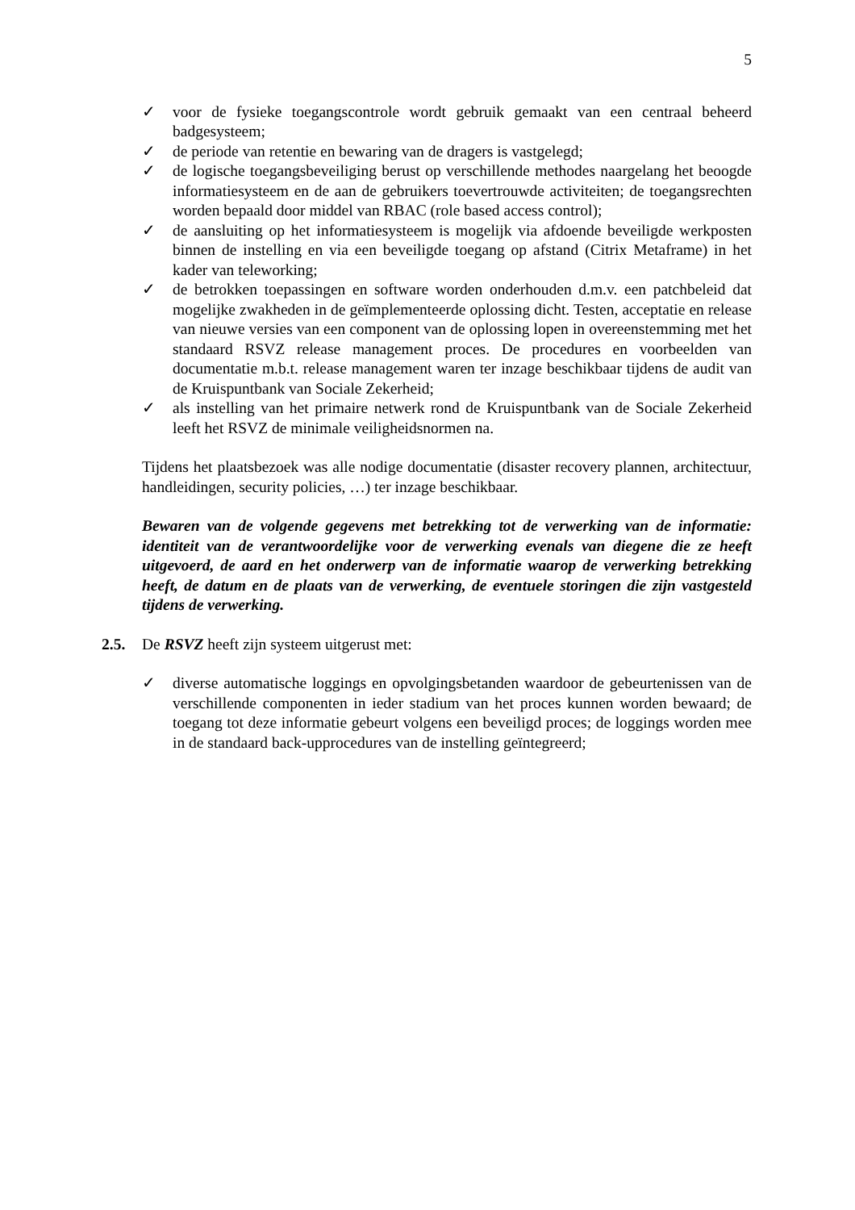5
✓ voor de fysieke toegangscontrole wordt gebruik gemaakt van een centraal beheerd badgesysteem;
✓ de periode van retentie en bewaring van de dragers is vastgelegd;
✓ de logische toegangsbeveiliging berust op verschillende methodes naargelang het beoogde informatiesysteem en de aan de gebruikers toevertrouwde activiteiten; de toegangsrechten worden bepaald door middel van RBAC (role based access control);
✓ de aansluiting op het informatiesysteem is mogelijk via afdoende beveiligde werkposten binnen de instelling en via een beveiligde toegang op afstand (Citrix Metaframe) in het kader van teleworking;
✓ de betrokken toepassingen en software worden onderhouden d.m.v. een patchbeleid dat mogelijke zwakheden in de geïmplementeerde oplossing dicht. Testen, acceptatie en release van nieuwe versies van een component van de oplossing lopen in overeenstemming met het standaard RSVZ release management proces. De procedures en voorbeelden van documentatie m.b.t. release management waren ter inzage beschikbaar tijdens de audit van de Kruispuntbank van Sociale Zekerheid;
✓ als instelling van het primaire netwerk rond de Kruispuntbank van de Sociale Zekerheid leeft het RSVZ de minimale veiligheidsnormen na.
Tijdens het plaatsbezoek was alle nodige documentatie (disaster recovery plannen, architectuur, handleidingen, security policies, …) ter inzage beschikbaar.
Bewaren van de volgende gegevens met betrekking tot de verwerking van de informatie: identiteit van de verantwoordelijke voor de verwerking evenals van diegene die ze heeft uitgevoerd, de aard en het onderwerp van de informatie waarop de verwerking betrekking heeft, de datum en de plaats van de verwerking, de eventuele storingen die zijn vastgesteld tijdens de verwerking.
2.5. De RSVZ heeft zijn systeem uitgerust met:
✓ diverse automatische loggings en opvolgingsbetanden waardoor de gebeurtenissen van de verschillende componenten in ieder stadium van het proces kunnen worden bewaard; de toegang tot deze informatie gebeurt volgens een beveiligd proces; de loggings worden mee in de standaard back-upprocedures van de instelling geïntegreerd;